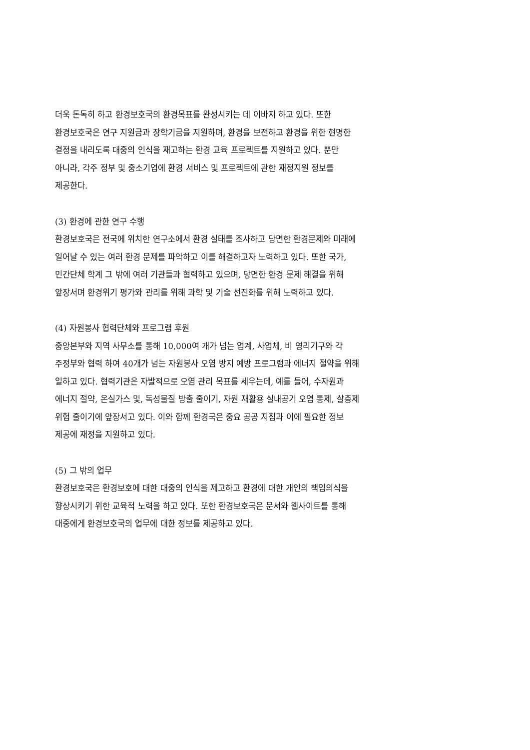더욱 돈독히 하고 환경보호국의 환경목표를 완성시키는 데 이바지 하고 있다. 또한
환경보호국은 연구 지원금과 장학기금을 지원하며, 환경을 보전하고 환경을 위한 현명한
결정을 내리도록 대중의 인식을 재고하는 환경 교육 프로젝트를 지원하고 있다. 뿐만
아니라, 각주 정부 및 중소기업에 환경 서비스 및 프로젝트에 관한 재정지원 정보를
제공한다.
(3) 환경에 관한 연구 수행
환경보호국은 전국에 위치한 연구소에서 환경 실태를 조사하고 당면한 환경문제와 미래에
일어날 수 있는 여러 환경 문제를 파악하고 이를 해결하고자 노력하고 있다. 또한 국가,
민간단체 학계 그 밖에 여러 기관들과 협력하고 있으며, 당면한 환경 문제 해결을 위해
앞장서며 환경위기 평가와 관리를 위해 과학 및 기술 선진화를 위해 노력하고 있다.
(4) 자원봉사 협력단체와 프로그램 후원
중앙본부와 지역 사무소를 통해 10,000여 개가 넘는 업계, 사업체, 비 영리기구와 각
주정부와 협력 하여 40개가 넘는 자원봉사 오염 방지 예방 프로그램과 에너지 절약을 위해
일하고 있다. 협력기관은 자발적으로 오염 관리 목표를 세우는데, 예를 들어, 수자원과
에너지 절약, 온실가스 및, 독성물질 방출 줄이기, 자원 재활용 실내공기 오염 통제, 살충제
위험 줄이기에 앞장서고 있다. 이와 함께 환경국은 중요 공공 지침과 이에 필요한 정보
제공에 재정을 지원하고 있다.
(5) 그 밖의 업무
환경보호국은 환경보호에 대한 대중의 인식을 제고하고 환경에 대한 개인의 책임의식을
향상시키기 위한 교육적 노력을 하고 있다. 또한 환경보호국은 문서와 웹사이트를 통해
대중에게 환경보호국의 업무에 대한 정보를 제공하고 있다.